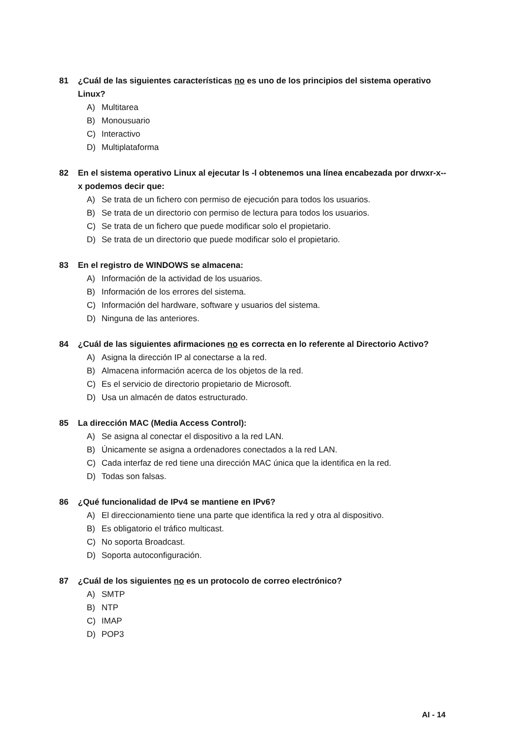81 ¿Cuál de las siguientes características no es uno de los principios del sistema operativo Linux?
A) Multitarea
B) Monousuario
C) Interactivo
D) Multiplataforma
82 En el sistema operativo Linux al ejecutar ls -l obtenemos una línea encabezada por drwxr-x--x podemos decir que:
A) Se trata de un fichero con permiso de ejecución para todos los usuarios.
B) Se trata de un directorio con permiso de lectura para todos los usuarios.
C) Se trata de un fichero que puede modificar solo el propietario.
D) Se trata de un directorio que puede modificar solo el propietario.
83 En el registro de WINDOWS se almacena:
A) Información de la actividad de los usuarios.
B) Información de los errores del sistema.
C) Información del hardware, software y usuarios del sistema.
D) Ninguna de las anteriores.
84 ¿Cuál de las siguientes afirmaciones no es correcta en lo referente al Directorio Activo?
A) Asigna la dirección IP al conectarse a la red.
B) Almacena información acerca de los objetos de la red.
C) Es el servicio de directorio propietario de Microsoft.
D) Usa un almacén de datos estructurado.
85 La dirección MAC (Media Access Control):
A) Se asigna al conectar el dispositivo a la red LAN.
B) Únicamente se asigna a ordenadores conectados a la red LAN.
C) Cada interfaz de red tiene una dirección MAC única que la identifica en la red.
D) Todas son falsas.
86 ¿Qué funcionalidad de IPv4 se mantiene en IPv6?
A) El direccionamiento tiene una parte que identifica la red y otra al dispositivo.
B) Es obligatorio el tráfico multicast.
C) No soporta Broadcast.
D) Soporta autoconfiguración.
87 ¿Cuál de los siguientes no es un protocolo de correo electrónico?
A) SMTP
B) NTP
C) IMAP
D) POP3
AI - 14